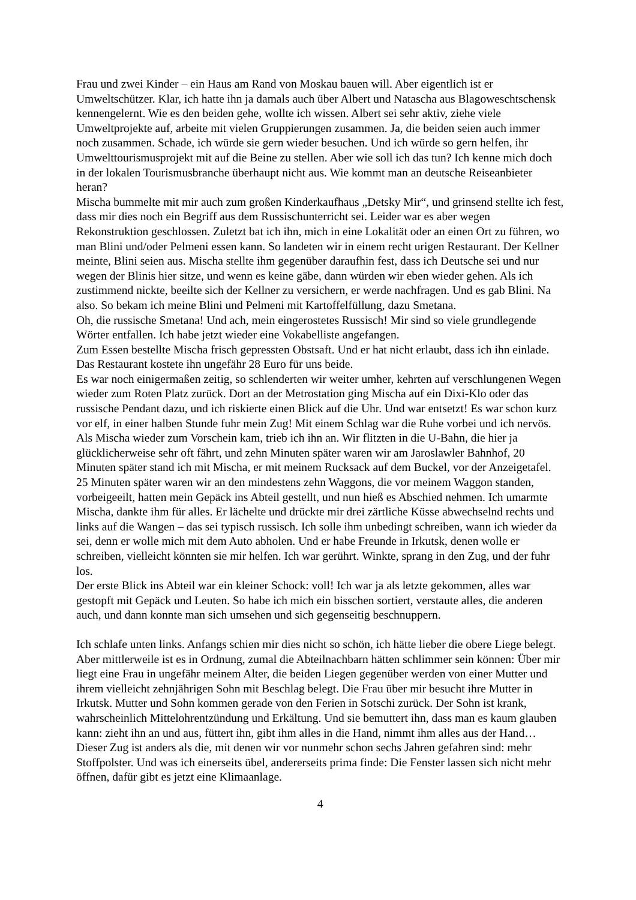Frau und zwei Kinder – ein Haus am Rand von Moskau bauen will. Aber eigentlich ist er Umweltschützer. Klar, ich hatte ihn ja damals auch über Albert und Natascha aus Blagoweschtschensk kennengelernt. Wie es den beiden gehe, wollte ich wissen. Albert sei sehr aktiv, ziehe viele Umweltprojekte auf, arbeite mit vielen Gruppierungen zusammen. Ja, die beiden seien auch immer noch zusammen. Schade, ich würde sie gern wieder besuchen. Und ich würde so gern helfen, ihr Umwelttourismusprojekt mit auf die Beine zu stellen. Aber wie soll ich das tun? Ich kenne mich doch in der lokalen Tourismusbranche überhaupt nicht aus. Wie kommt man an deutsche Reiseanbieter heran?
Mischa bummelte mit mir auch zum großen Kinderkaufhaus „Detsky Mir“, und grinsend stellte ich fest, dass mir dies noch ein Begriff aus dem Russischunterricht sei. Leider war es aber wegen Rekonstruktion geschlossen. Zuletzt bat ich ihn, mich in eine Lokalität oder an einen Ort zu führen, wo man Blini und/oder Pelmeni essen kann. So landeten wir in einem recht urigen Restaurant. Der Kellner meinte, Blini seien aus. Mischa stellte ihm gegenüber daraufhin fest, dass ich Deutsche sei und nur wegen der Blinis hier sitze, und wenn es keine gäbe, dann würden wir eben wieder gehen. Als ich zustimmend nickte, beeilte sich der Kellner zu versichern, er werde nachfragen. Und es gab Blini. Na also. So bekam ich meine Blini und Pelmeni mit Kartoffelfüllung, dazu Smetana.
Oh, die russische Smetana! Und ach, mein eingerostetes Russisch! Mir sind so viele grundlegende Wörter entfallen. Ich habe jetzt wieder eine Vokabelliste angefangen.
Zum Essen bestellte Mischa frisch gepressten Obstsaft. Und er hat nicht erlaubt, dass ich ihn einlade. Das Restaurant kostete ihn ungefähr 28 Euro für uns beide.
Es war noch einigermaßen zeitig, so schlenderten wir weiter umher, kehrten auf verschlungenen Wegen wieder zum Roten Platz zurück. Dort an der Metrostation ging Mischa auf ein Dixi-Klo oder das russische Pendant dazu, und ich riskierte einen Blick auf die Uhr. Und war entsetzt! Es war schon kurz vor elf, in einer halben Stunde fuhr mein Zug! Mit einem Schlag war die Ruhe vorbei und ich nervös. Als Mischa wieder zum Vorschein kam, trieb ich ihn an. Wir flitzten in die U-Bahn, die hier ja glücklicherweise sehr oft fährt, und zehn Minuten später waren wir am Jaroslawler Bahnhof, 20 Minuten später stand ich mit Mischa, er mit meinem Rucksack auf dem Buckel, vor der Anzeigetafel. 25 Minuten später waren wir an den mindestens zehn Waggons, die vor meinem Waggon standen, vorbeigeeilt, hatten mein Gepäck ins Abteil gestellt, und nun hieß es Abschied nehmen. Ich umarmte Mischa, dankte ihm für alles. Er lächelte und drückte mir drei zärtliche Küsse abwechselnd rechts und links auf die Wangen – das sei typisch russisch. Ich solle ihm unbedingt schreiben, wann ich wieder da sei, denn er wolle mich mit dem Auto abholen. Und er habe Freunde in Irkutsk, denen wolle er schreiben, vielleicht könnten sie mir helfen. Ich war gerührt. Winkte, sprang in den Zug, und der fuhr los.
Der erste Blick ins Abteil war ein kleiner Schock: voll! Ich war ja als letzte gekommen, alles war gestopft mit Gepäck und Leuten. So habe ich mich ein bisschen sortiert, verstaute alles, die anderen auch, und dann konnte man sich umsehen und sich gegenseitig beschnuppern.
Ich schlafe unten links. Anfangs schien mir dies nicht so schön, ich hätte lieber die obere Liege belegt. Aber mittlerweile ist es in Ordnung, zumal die Abteilnachbarn hätten schlimmer sein können: Über mir liegt eine Frau in ungefähr meinem Alter, die beiden Liegen gegenüber werden von einer Mutter und ihrem vielleicht zehnjährigen Sohn mit Beschlag belegt. Die Frau über mir besucht ihre Mutter in Irkutsk. Mutter und Sohn kommen gerade von den Ferien in Sotschi zurück. Der Sohn ist krank, wahrscheinlich Mittelohrentzündung und Erkältung. Und sie bemuttert ihn, dass man es kaum glauben kann: zieht ihn an und aus, füttert ihn, gibt ihm alles in die Hand, nimmt ihm alles aus der Hand…
Dieser Zug ist anders als die, mit denen wir vor nunmehr schon sechs Jahren gefahren sind: mehr Stoffpolster. Und was ich einerseits übel, andererseits prima finde: Die Fenster lassen sich nicht mehr öffnen, dafür gibt es jetzt eine Klimaanlage.
4